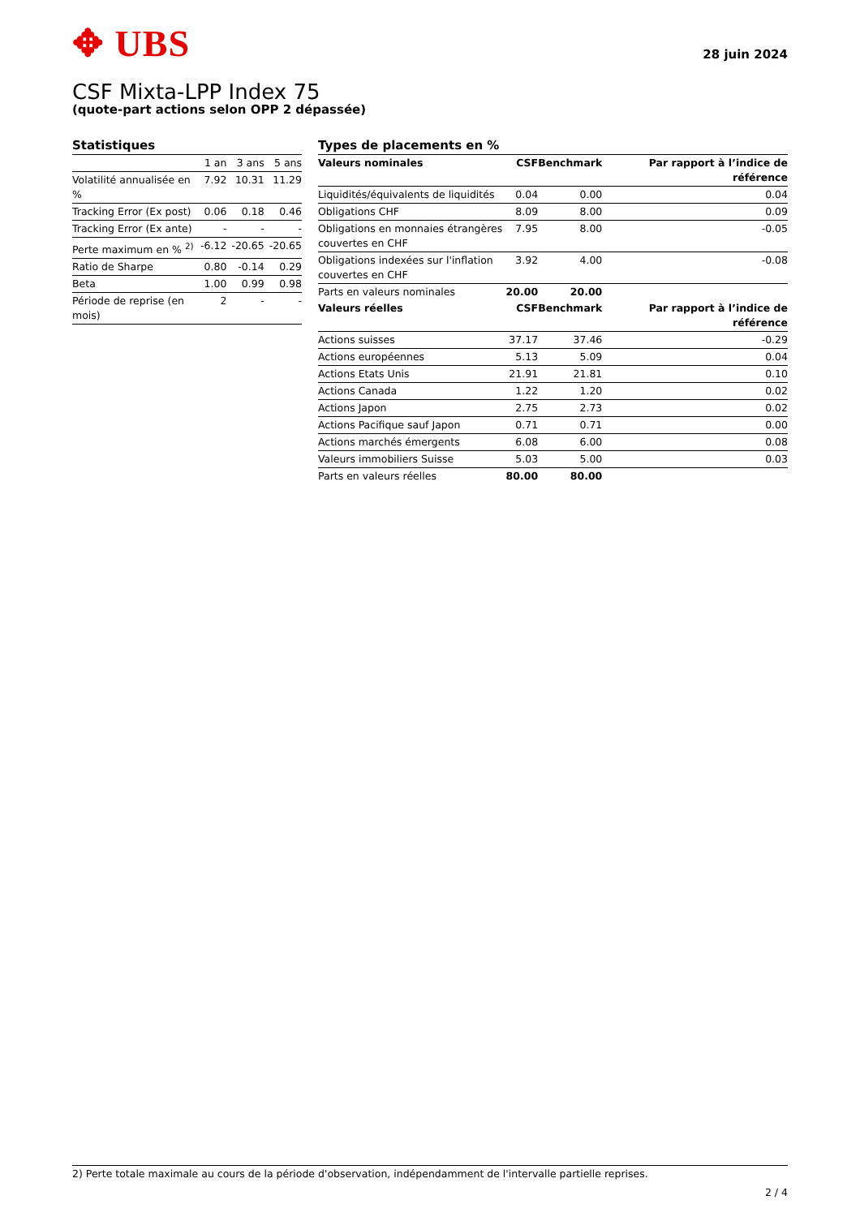✥ UBS
28 juin 2024
CSF Mixta-LPP Index 75
(quote-part actions selon OPP 2 dépassée)
Statistiques
| | 1 an | 3 ans | 5 ans |
| --- | --- | --- | --- |
| Volatilité annualisée en % | 7.92 | 10.31 | 11.29 |
| Tracking Error (Ex post) | 0.06 | 0.18 | 0.46 |
| Tracking Error (Ex ante) | - | - | - |
| Perte maximum en % <sup>2)</sup> | -6.12 | -20.65 | -20.65 |
| Ratio de Sharpe | 0.80 | -0.14 | 0.29 |
| Beta | 1.00 | 0.99 | 0.98 |
| Période de reprise (en mois) | 2 | - | - |
Types de placements en %
| Valeurs nominales | CSF | Benchmark | Par rapport à l’indice de référence |
| --- | --- | --- | --- |
| Liquidités/équivalents de liquidités | 0.04 | 0.00 | 0.04 |
| Obligations CHF | 8.09 | 8.00 | 0.09 |
| Obligations en monnaies étrangères couvertes en CHF | 7.95 | 8.00 | -0.05 |
| Obligations indexées sur l'inflation couvertes en CHF | 3.92 | 4.00 | -0.08 |
| Parts en valeurs nominales | 20.00 | 20.00 | |
| Valeurs réelles | CSF | Benchmark | Par rapport à l’indice de référence |
| Actions suisses | 37.17 | 37.46 | -0.29 |
| Actions européennes | 5.13 | 5.09 | 0.04 |
| Actions Etats Unis | 21.91 | 21.81 | 0.10 |
| Actions Canada | 1.22 | 1.20 | 0.02 |
| Actions Japon | 2.75 | 2.73 | 0.02 |
| Actions Pacifique sauf Japon | 0.71 | 0.71 | 0.00 |
| Actions marchés émergents | 6.08 | 6.00 | 0.08 |
| Valeurs immobiliers Suisse | 5.03 | 5.00 | 0.03 |
| Parts en valeurs réelles | 80.00 | 80.00 | |
2) Perte totale maximale au cours de la période d'observation, indépendamment de l'intervalle partielle reprises.
2 / 4